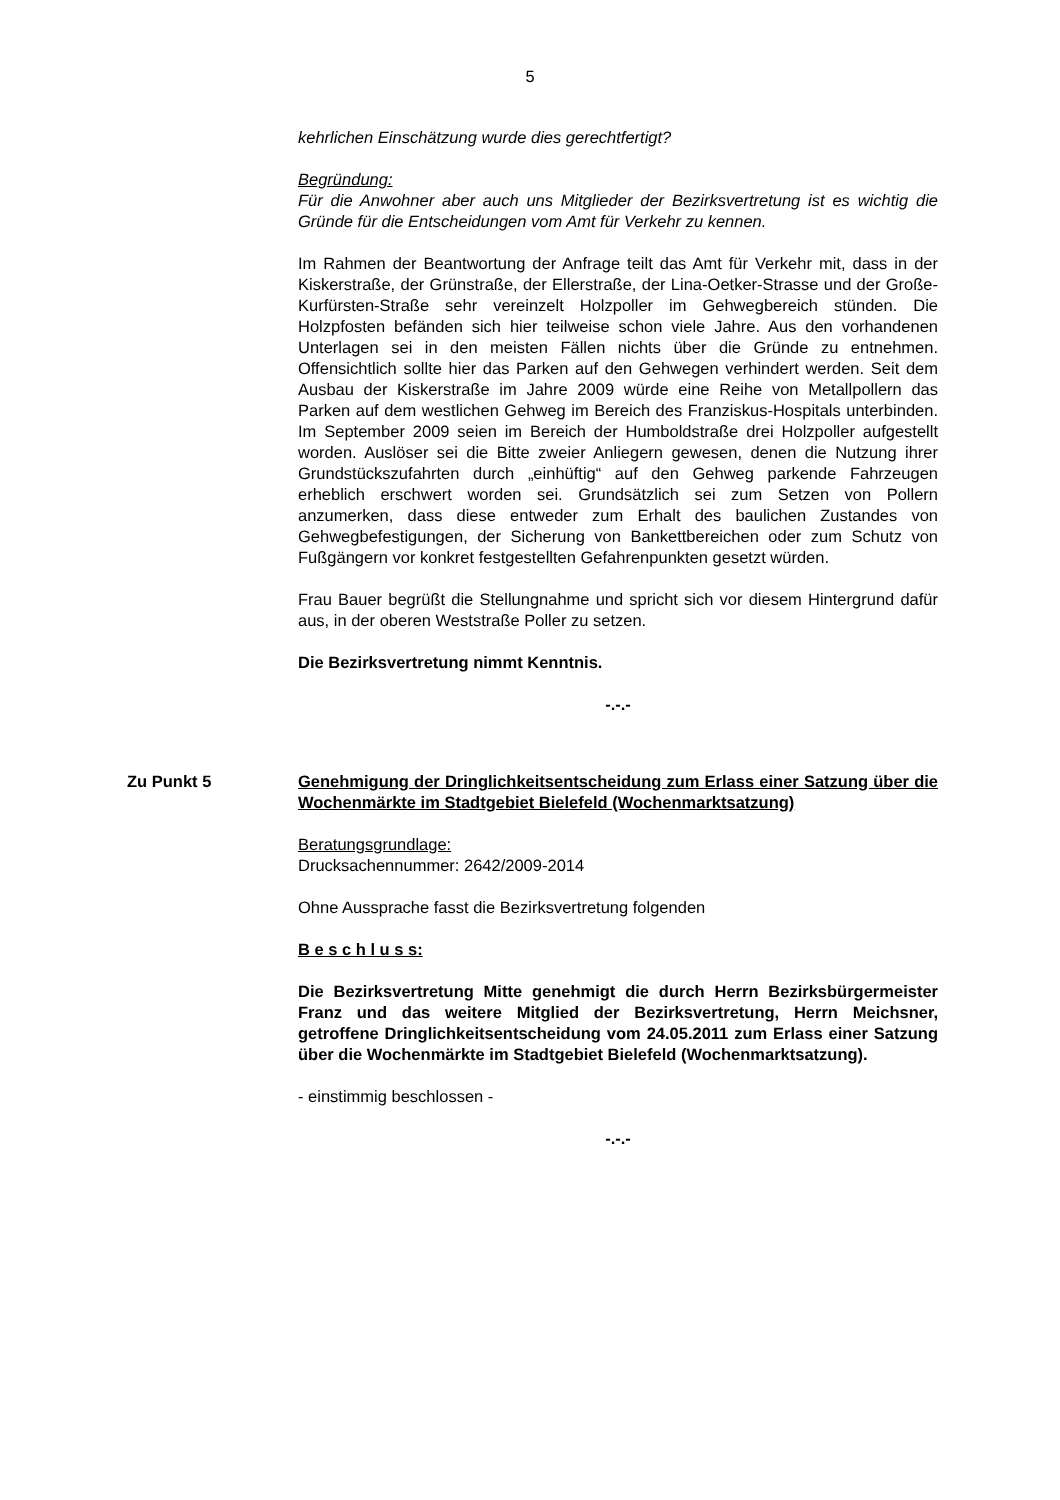5
kehrlichen Einschätzung wurde dies gerechtfertigt?
Begründung:
Für die Anwohner aber auch uns Mitglieder der Bezirksvertretung ist es wichtig die Gründe für die Entscheidungen vom Amt für Verkehr zu kennen.
Im Rahmen der Beantwortung der Anfrage teilt das Amt für Verkehr mit, dass in der Kiskerstraße, der Grünstraße, der Ellerstraße, der Lina-Oetker-Strasse und der Große-Kurfürsten-Straße sehr vereinzelt Holzpoller im Gehwegbereich stünden. Die Holzpfosten befänden sich hier teilweise schon viele Jahre. Aus den vorhandenen Unterlagen sei in den meisten Fällen nichts über die Gründe zu entnehmen. Offensichtlich sollte hier das Parken auf den Gehwegen verhindert werden. Seit dem Ausbau der Kiskerstraße im Jahre 2009 würde eine Reihe von Metallpollern das Parken auf dem westlichen Gehweg im Bereich des Franziskus-Hospitals unterbinden. Im September 2009 seien im Bereich der Humboldstraße drei Holzpoller aufgestellt worden. Auslöser sei die Bitte zweier Anliegern gewesen, denen die Nutzung ihrer Grundstückszufahrten durch „einhüftig“ auf den Gehweg parkende Fahrzeugen erheblich erschwert worden sei. Grundsätzlich sei zum Setzen von Pollern anzumerken, dass diese entweder zum Erhalt des baulichen Zustandes von Gehwegbefestigungen, der Sicherung von Bankettbereichen oder zum Schutz von Fußgängern vor konkret festgestellten Gefahrenpunkten gesetzt würden.
Frau Bauer begrüßt die Stellungnahme und spricht sich vor diesem Hintergrund dafür aus, in der oberen Weststraße Poller zu setzen.
Die Bezirksvertretung nimmt Kenntnis.
-.-.-
Zu Punkt 5 Genehmigung der Dringlichkeitsentscheidung zum Erlass einer Satzung über die Wochenmärkte im Stadtgebiet Bielefeld (Wochenmarktsatzung)
Beratungsgrundlage:
Drucksachennummer: 2642/2009-2014
Ohne Aussprache fasst die Bezirksvertretung folgenden
B e s c h l u s s:
Die Bezirksvertretung Mitte genehmigt die durch Herrn Bezirksbürgermeister Franz und das weitere Mitglied der Bezirksvertretung, Herrn Meichsner, getroffene Dringlichkeitsentscheidung vom 24.05.2011 zum Erlass einer Satzung über die Wochenmärkte im Stadtgebiet Bielefeld (Wochenmarktsatzung).
- einstimmig beschlossen -
-.-.-